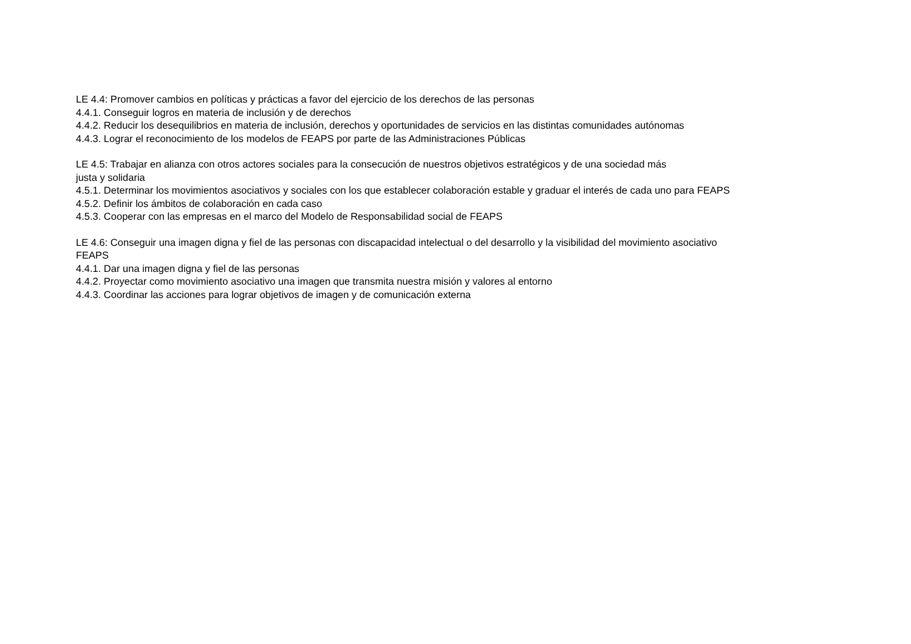LE 4.4: Promover cambios en políticas y prácticas a favor del ejercicio de los derechos de las personas
4.4.1. Conseguir logros en materia de inclusión y de derechos
4.4.2. Reducir los desequilibrios en materia de inclusión, derechos y oportunidades de servicios en las distintas comunidades autónomas
4.4.3. Lograr el reconocimiento de los modelos de FEAPS por parte de las Administraciones Públicas
LE 4.5: Trabajar en alianza con otros actores sociales para la consecución de nuestros objetivos estratégicos y de una sociedad más
justa y solidaria
4.5.1. Determinar los movimientos asociativos y sociales con los que establecer colaboración estable y graduar el interés de cada uno para FEAPS
4.5.2. Definir los ámbitos de colaboración en cada caso
4.5.3. Cooperar con las empresas en el marco del Modelo de Responsabilidad social de FEAPS
LE 4.6: Conseguir una imagen digna y fiel de las personas con discapacidad intelectual o del desarrollo y la visibilidad del movimiento asociativo
FEAPS
4.4.1. Dar una imagen digna y fiel de las personas
4.4.2. Proyectar como movimiento asociativo una imagen que transmita nuestra misión y valores al entorno
4.4.3. Coordinar las acciones para lograr objetivos de imagen y de comunicación externa